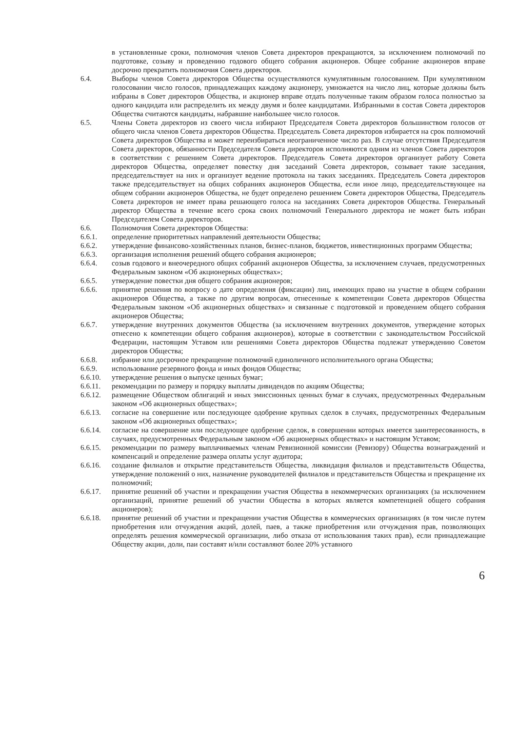в установленные сроки, полномочия членов Совета директоров прекращаются, за исключением полномочий по подготовке, созыву и проведению годового общего собрания акционеров. Общее собрание акционеров вправе досрочно прекратить полномочия Совета директоров.
6.4. Выборы членов Совета директоров Общества осуществляются кумулятивным голосованием. При кумулятивном голосовании число голосов, принадлежащих каждому акционеру, умножается на число лиц, которые должны быть избраны в Совет директоров Общества, и акционер вправе отдать полученные таким образом голоса полностью за одного кандидата или распределить их между двумя и более кандидатами. Избранными в состав Совета директоров Общества считаются кандидаты, набравшие наибольшее число голосов.
6.5. Члены Совета директоров из своего числа избирают Председателя Совета директоров большинством голосов от общего числа членов Совета директоров Общества. Председатель Совета директоров избирается на срок полномочий Совета директоров Общества и может переизбираться неограниченное число раз. В случае отсутствия Председателя Совета директоров, обязанности Председателя Совета директоров исполняются одним из членов Совета директоров в соответствии с решением Совета директоров. Председатель Совета директоров организует работу Совета директоров Общества, определяет повестку дня заседаний Совета директоров, созывает такие заседания, председательствует на них и организует ведение протокола на таких заседаниях. Председатель Совета директоров также председательствует на общих собраниях акционеров Общества, если иное лицо, председательствующее на общем собрании акционеров Общества, не будет определено решением Совета директоров Общества, Председатель Совета директоров не имеет права решающего голоса на заседаниях Совета директоров Общества. Генеральный директор Общества в течение всего срока своих полномочий Генерального директора не может быть избран Председателем Совета директоров.
6.6. Полномочия Совета директоров Общества:
6.6.1. определение приоритетных направлений деятельности Общества;
6.6.2. утверждение финансово-хозяйственных планов, бизнес-планов, бюджетов, инвестиционных программ Общества;
6.6.3. организация исполнения решений общего собрания акционеров;
6.6.4. созыв годового и внеочередного общих собраний акционеров Общества, за исключением случаев, предусмотренных Федеральным законом «Об акционерных обществах»;
6.6.5. утверждение повестки дня общего собрания акционеров;
6.6.6. принятие решения по вопросу о дате определения (фиксации) лиц, имеющих право на участие в общем собрании акционеров Общества, а также по другим вопросам, отнесенные к компетенции Совета директоров Общества Федеральным законом «Об акционерных обществах» и связанные с подготовкой и проведением общего собрания акционеров Общества;
6.6.7. утверждение внутренних документов Общества (за исключением внутренних документов, утверждение которых отнесено к компетенции общего собрания акционеров), которые в соответствии с законодательством Российской Федерации, настоящим Уставом или решениями Совета директоров Общества подлежат утверждению Советом директоров Общества;
6.6.8. избрание или досрочное прекращение полномочий единоличного исполнительного органа Общества;
6.6.9. использование резервного фонда и иных фондов Общества;
6.6.10. утверждение решения о выпуске ценных бумаг;
6.6.11. рекомендации по размеру и порядку выплаты дивидендов по акциям Общества;
6.6.12. размещение Обществом облигаций и иных эмиссионных ценных бумаг в случаях, предусмотренных Федеральным законом «Об акционерных обществах»;
6.6.13. согласие на совершение или последующее одобрение крупных сделок в случаях, предусмотренных Федеральным законом «Об акционерных обществах»;
6.6.14. согласие на совершение или последующее одобрение сделок, в совершении которых имеется заинтересованность, в случаях, предусмотренных Федеральным законом «Об акционерных обществах» и настоящим Уставом;
6.6.15. рекомендации по размеру выплачиваемых членам Ревизионной комиссии (Ревизору) Общества вознаграждений и компенсаций и определение размера оплаты услуг аудитора;
6.6.16. создание филиалов и открытие представительств Общества, ликвидация филиалов и представительств Общества, утверждение положений о них, назначение руководителей филиалов и представительств Общества и прекращение их полномочий;
6.6.17. принятие решений об участии и прекращении участия Общества в некоммерческих организациях (за исключением организаций, принятие решений об участии Общества в которых является компетенцией общего собрания акционеров);
6.6.18. принятие решений об участии и прекращении участия Общества в коммерческих организациях (в том числе путем приобретения или отчуждения акций, долей, паев, а также приобретения или отчуждения прав, позволяющих определять решения коммерческой организации, либо отказа от использования таких прав), если принадлежащие Обществу акции, доли, паи составят и/или составляют более 20% уставного
6